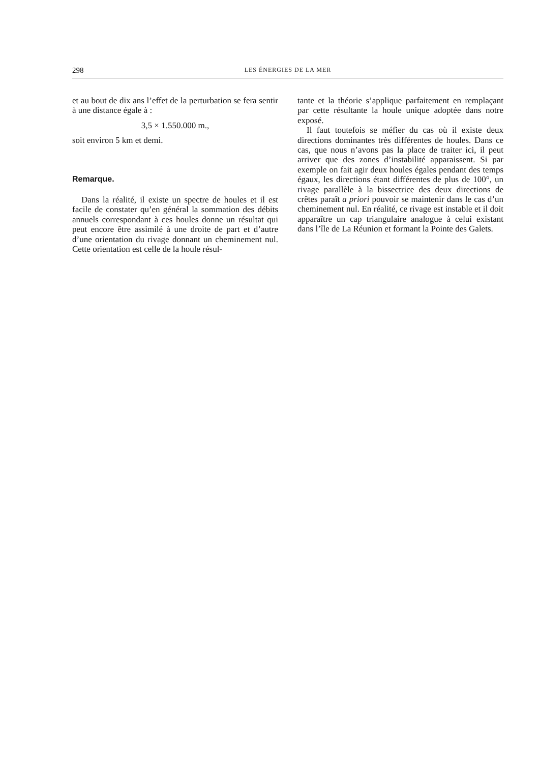298 LES ÉNERGIES DE LA MER
et au bout de dix ans l’effet de la perturbation se fera sentir à une distance égale à :
3,5 × 1.550.000 m.,
soit environ 5 km et demi.
Remarque.
Dans la réalité, il existe un spectre de houles et il est facile de constater qu’en général la sommation des débits annuels correspondant à ces houles donne un résultat qui peut encore être assimilé à une droite de part et d’autre d’une orientation du rivage donnant un cheminement nul. Cette orientation est celle de la houle résul-
tante et la théorie s’applique parfaitement en remplaçant par cette résultante la houle unique adoptée dans notre exposé.
Il faut toutefois se méfier du cas où il existe deux directions dominantes très différentes de houles. Dans ce cas, que nous n’avons pas la place de traiter ici, il peut arriver que des zones d’instabilité apparaissent. Si par exemple on fait agir deux houles égales pendant des temps égaux, les directions étant différentes de plus de 100°, un rivage parallèle à la bissectrice des deux directions de crêtes paraît a priori pouvoir se maintenir dans le cas d’un cheminement nul. En réalité, ce rivage est instable et il doit apparaître un cap triangulaire analogue à celui existant dans l’île de La Réunion et formant la Pointe des Galets.